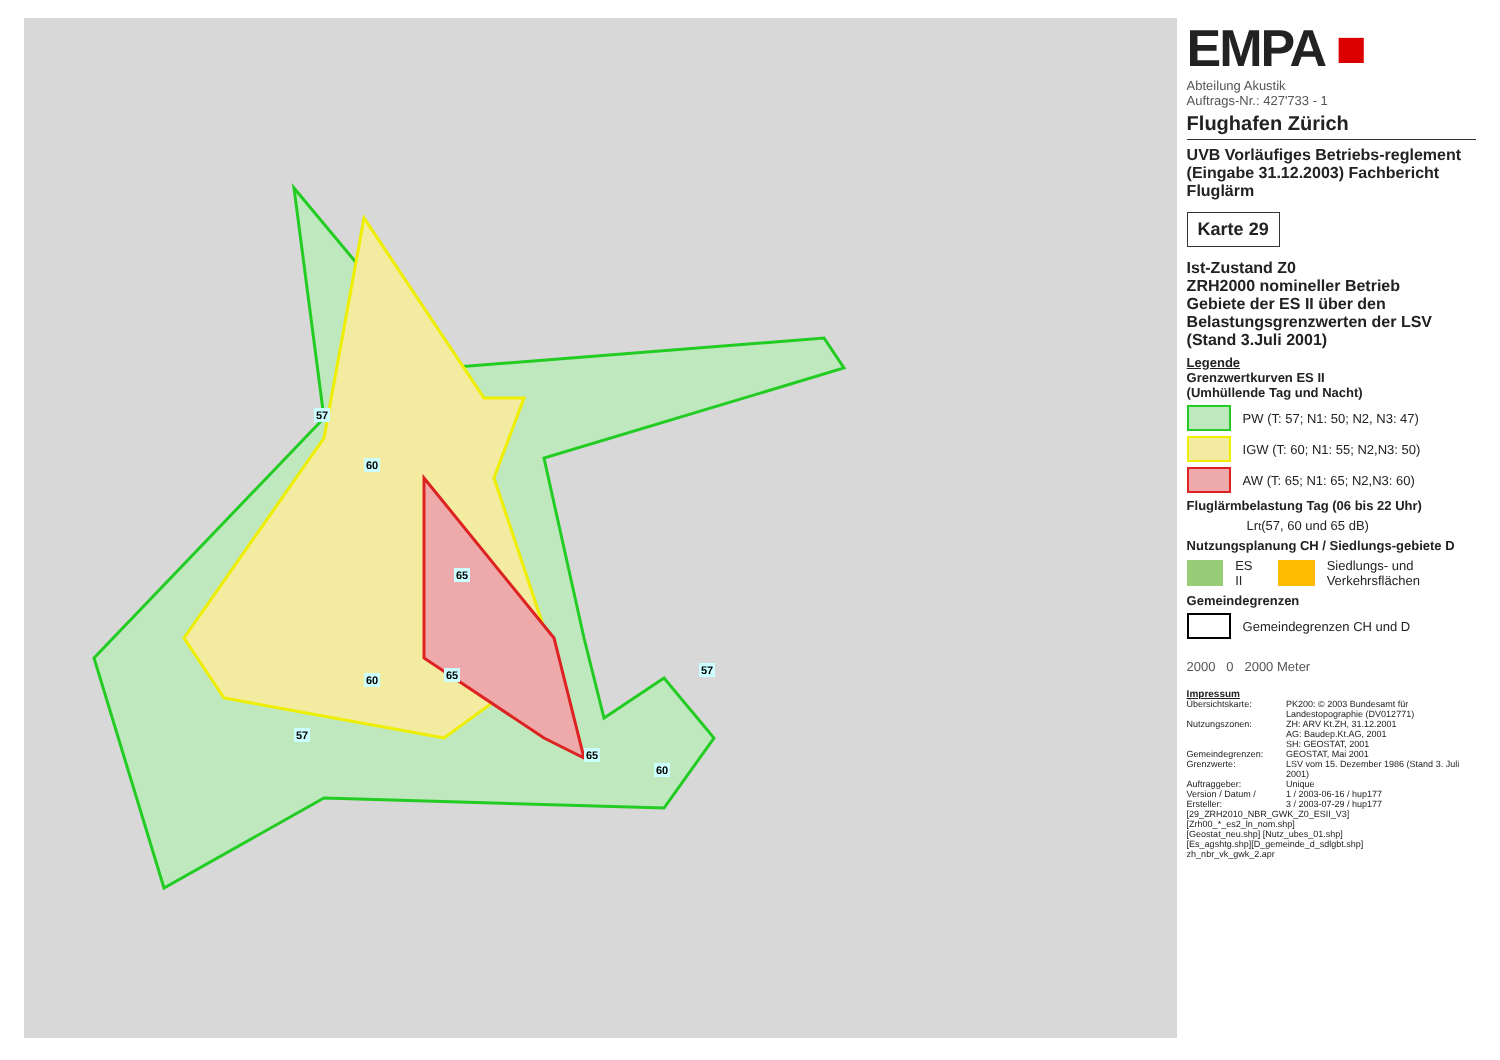57
60
65
65 60
57
65
60
57
EMPA ■
Abteilung Akustik
Auftrags-Nr.: 427'733 - 1
Flughafen Zürich
UVB Vorläufiges Betriebs-reglement (Eingabe 31.12.2003) Fachbericht Fluglärm
Karte 29
Ist-Zustand Z0
ZRH2000 nomineller Betrieb
Gebiete der ES II über den Belastungsgrenzwerten der LSV (Stand 3.Juli 2001)
Legende
Grenzwertkurven ES II
(Umhüllende Tag und Nacht)
PW (T: 57; N1: 50; N2, N3: 47)
IGW (T: 60; N1: 55; N2,N3: 50)
AW (T: 65; N1: 65; N2,N3: 60)
Fluglärmbelastung Tag (06 bis 22 Uhr)
Lr<sub>t</sub> (57, 60 und 65 dB)
Nutzungsplanung CH / Siedlungs-gebiete D
ES II Siedlungs- und Verkehrsflächen
Gemeindegrenzen
Gemeindegrenzen CH und D
2000 0 2000 Meter
Impressum
| Übersichtskarte: | PK200: © 2003 Bundesamt für Landestopographie (DV012771) |
| Nutzungszonen: | ZH: ARV Kt.ZH, 31.12.2001 AG: Baudep.Kt.AG, 2001 SH: GEOSTAT, 2001 |
| Gemeindegrenzen: | GEOSTAT, Mai 2001 |
| Grenzwerte: | LSV vom 15. Dezember 1986 (Stand 3. Juli 2001) |
| Auftraggeber: | Unique |
| Version / Datum / Ersteller: | 1 / 2003-06-16 / hup177 3 / 2003-07-29 / hup177 |
[29_ZRH2010_NBR_GWK_Z0_ESII_V3]
[Zrh00_*_es2_ln_nom.shp]
[Geostat_neu.shp] [Nutz_ubes_01.shp]
[Es_agshtg.shp][D_gemeinde_d_sdlgbt.shp]
zh_nbr_vk_gwk_2.apr